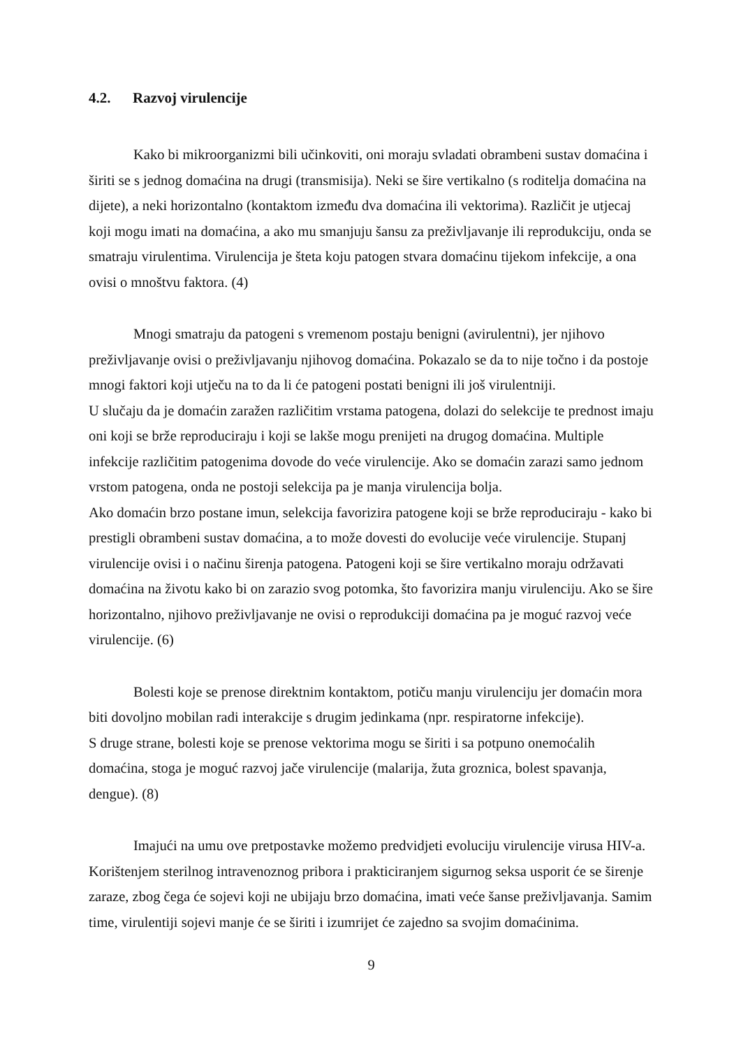4.2. Razvoj virulencije
Kako bi mikroorganizmi bili učinkoviti, oni moraju svladati obrambeni sustav domaćina i širiti se s jednog domaćina na drugi (transmisija). Neki se šire vertikalno (s roditelja domaćina na dijete), a neki horizontalno (kontaktom između dva domaćina ili vektorima). Različit je utjecaj koji mogu imati na domaćina, a ako mu smanjuju šansu za preživljavanje ili reprodukciju, onda se smatraju virulentima. Virulencija je šteta koju patogen stvara domaćinu tijekom infekcije, a ona ovisi o mnoštvu faktora. (4)
Mnogi smatraju da patogeni s vremenom postaju benigni (avirulentni), jer njihovo preživljavanje ovisi o preživljavanju njihovog domaćina. Pokazalo se da to nije točno i da postoje mnogi faktori koji utječu na to da li će patogeni postati benigni ili još virulentniji.
U slučaju da je domaćin zaražen različitim vrstama patogena, dolazi do selekcije te prednost imaju oni koji se brže reproduciraju i koji se lakše mogu prenijeti na drugog domaćina. Multiple infekcije različitim patogenima dovode do veće virulencije. Ako se domaćin zarazi samo jednom vrstom patogena, onda ne postoji selekcija pa je manja virulencija bolja.
Ako domaćin brzo postane imun, selekcija favorizira patogene koji se brže reproduciraju - kako bi prestigli obrambeni sustav domaćina, a to može dovesti do evolucije veće virulencije. Stupanj virulencije ovisi i o načinu širenja patogena. Patogeni koji se šire vertikalno moraju održavati domaćina na životu kako bi on zarazio svog potomka, što favorizira manju virulenciju. Ako se šire horizontalno, njihovo preživljavanje ne ovisi o reprodukciji domaćina pa je moguć razvoj veće virulencije. (6)
Bolesti koje se prenose direktnim kontaktom, potiču manju virulenciju jer domaćin mora biti dovoljno mobilan radi interakcije s drugim jedinkama (npr. respiratorne infekcije).
S druge strane, bolesti koje se prenose vektorima mogu se širiti i sa potpuno onemoćalih domaćina, stoga je moguć razvoj jače virulencije (malarija, žuta groznica, bolest spavanja, dengue). (8)
Imajući na umu ove pretpostavke možemo predvidjeti evoluciju virulencije virusa HIV-a. Korištenjem sterilnog intravenoznog pribora i prakticiranjem sigurnog seksa usporit će se širenje zaraze, zbog čega će sojevi koji ne ubijaju brzo domaćina, imati veće šanse preživljavanja. Samim time, virulentiji sojevi manje će se širiti i izumrijet će zajedno sa svojim domaćinima.
9